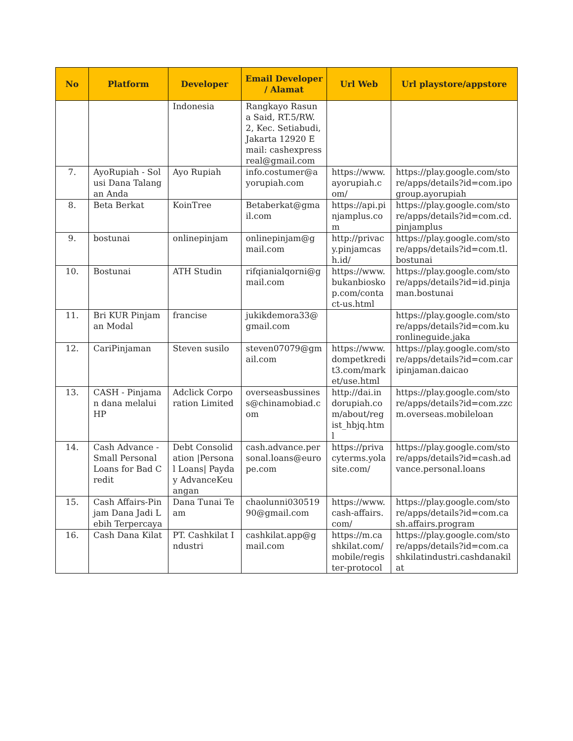| No | Platform | Developer | Email Developer / Alamat | Url Web | Url playstore/appstore |
| --- | --- | --- | --- | --- | --- |
| | | Indonesia | Rangkayo Rasuna Said, RT.5/RW.2, Kec. Setiabudi, Jakarta 12920 Email: cashexpressreal@gmail.com | | |
| 7. | AyoRupiah - Solusi Dana Talangan Anda | Ayo Rupiah | info.costumer@ayorupiah.com | https://www.ayorupiah.com/ | https://play.google.com/store/apps/details?id=com.ipogroup.ayorupiah |
| 8. | Beta Berkat | KoinTree | Betaberkat@gmail.com | https://api.pinjamplus.com | https://play.google.com/store/apps/details?id=com.cd.pinjamplus |
| 9. | bostunai | onlinepinjam | onlinepinjam@gmail.com | http://privacy.pinjamcash.id/ | https://play.google.com/store/apps/details?id=com.tl.bostunai |
| 10. | Bostunai | ATH Studin | rifqianialqorni@gmail.com | https://www.bukanbioskop.com/contact-us.html | https://play.google.com/store/apps/details?id=id.pinjaman.bostunai |
| 11. | Bri KUR Pinjaman Modal | francise | jukikdemora33@gmail.com | | https://play.google.com/store/apps/details?id=com.kuronlineguide.jaka |
| 12. | CariPinjaman | Steven susilo | steven07079@gmail.com | https://www.dompetkredit3.com/market/use.html | https://play.google.com/store/apps/details?id=com.caripinjaman.daicao |
| 13. | CASH - Pinjaman dana melalui HP | Adclick Corporation Limited | overseasbussiness@chinamobiad.com | http://dai.indorupiah.com/about/regist_hbjq.html | https://play.google.com/store/apps/details?id=com.zzcm.overseas.mobileloan |
| 14. | Cash Advance - Small Personal Loans for Bad Credit | Debt Consolidation /Personal Loans/ Payday AdvanceKeuangan | cash.advance.personal.loans@europe.com | https://privacyterms.yolasite.com/ | https://play.google.com/store/apps/details?id=cash.advance.personal.loans |
| 15. | Cash Affairs-Pinjam Dana Jadi Lebih Terpercaya | Dana Tunai Team | chaolunni03051990@gmail.com | https://www.cash-affairs.com/ | https://play.google.com/store/apps/details?id=com.cash.affairs.program |
| 16. | Cash Dana Kilat | PT. Cashkilat Industri | cashkilat.app@gmail.com | https://m.cashkilat.com/mobile/register-protocol | https://play.google.com/store/apps/details?id=com.cashkilatindustri.cashdanakilat |